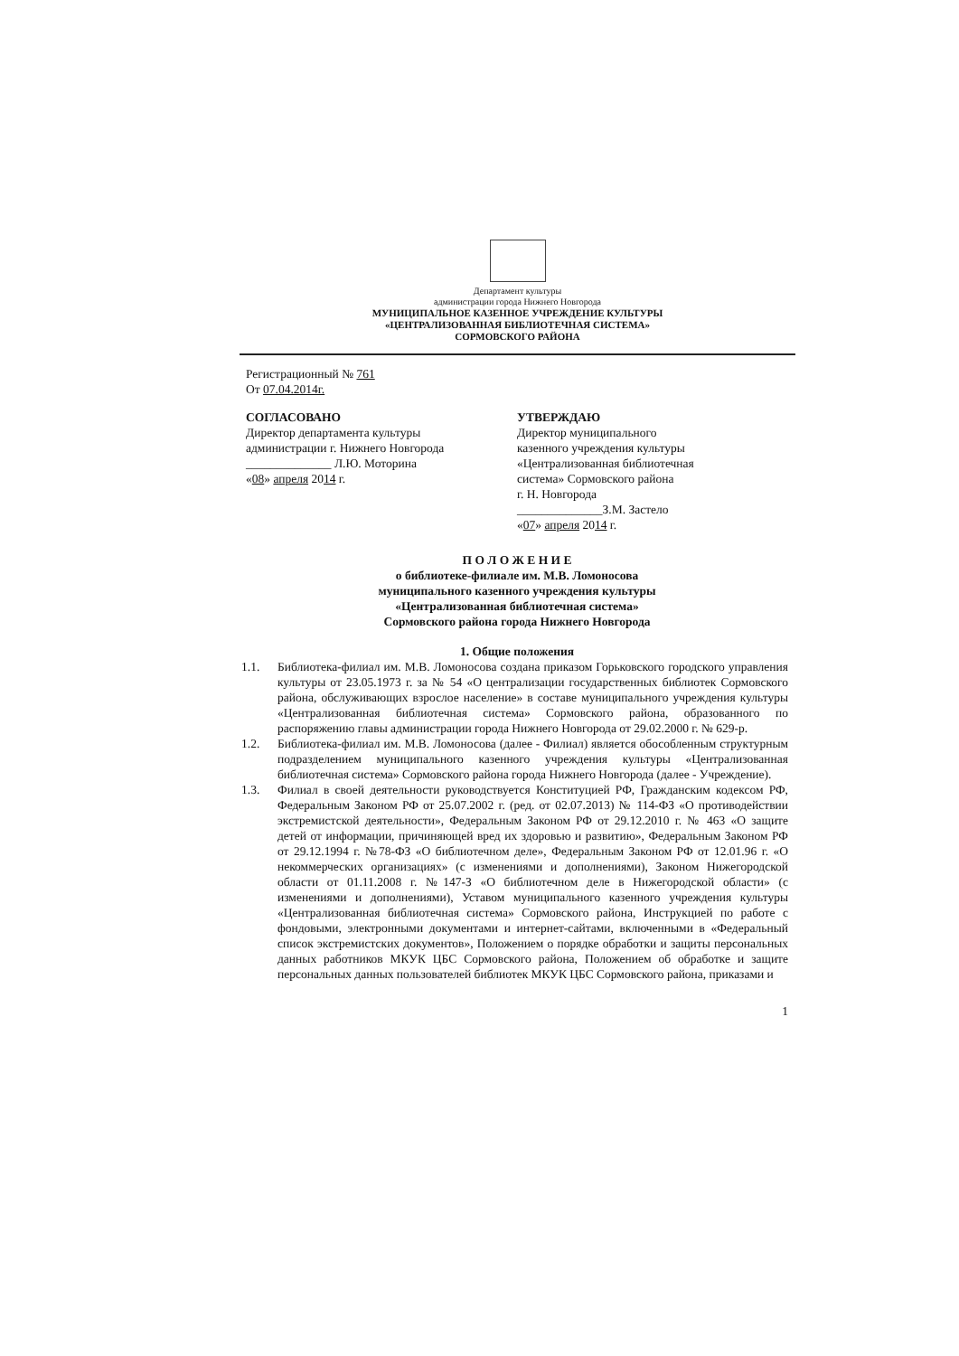Департамент культуры
администрации города Нижнего Новгорода
МУНИЦИПАЛЬНОЕ КАЗЕННОЕ УЧРЕЖДЕНИЕ КУЛЬТУРЫ
«ЦЕНТРАЛИЗОВАННАЯ БИБЛИОТЕЧНАЯ СИСТЕМА»
СОРМОВСКОГО РАЙОНА
Регистрационный № 761
От 07.04.2014г.
СОГЛАСОВАНО
Директор департамента культуры
администрации г. Нижнего Новгорода
______________ Л.Ю. Моторина
«08» апреля 2014 г.
УТВЕРЖДАЮ
Директор муниципального
казенного учреждения культуры
«Централизованная библиотечная
система» Сормовского района
г. Н. Новгорода
______________З.М. Застело
«07» апреля 2014 г.
П О Л О Ж Е Н И Е
о библиотеке-филиале им. М.В. Ломоносова
муниципального казенного учреждения культуры
«Централизованная библиотечная система»
Сормовского района города Нижнего Новгорода
1. Общие положения
1.1. Библиотека-филиал им. М.В. Ломоносова создана приказом Горьковского городского управления культуры от 23.05.1973 г. за № 54 «О централизации государственных библиотек Сормовского района, обслуживающих взрослое население» в составе муниципального учреждения культуры «Централизованная библиотечная система» Сормовского района, образованного по распоряжению главы администрации города Нижнего Новгорода от 29.02.2000 г. № 629-р.
1.2. Библиотека-филиал им. М.В. Ломоносова (далее - Филиал) является обособленным структурным подразделением муниципального казенного учреждения культуры «Централизованная библиотечная система» Сормовского района города Нижнего Новгорода (далее - Учреждение).
1.3. Филиал в своей деятельности руководствуется Конституцией РФ, Гражданским кодексом РФ, Федеральным Законом РФ от 25.07.2002 г. (ред. от 02.07.2013) № 114-ФЗ «О противодействии экстремистской деятельности», Федеральным Законом РФ от 29.12.2010 г. № 463 «О защите детей от информации, причиняющей вред их здоровью и развитию», Федеральным Законом РФ от 29.12.1994 г. №78-ФЗ «О библиотечном деле», Федеральным Законом РФ от 12.01.96 г. «О некоммерческих организациях» (с изменениями и дополнениями), Законом Нижегородской области от 01.11.2008 г. №147-З «О библиотечном деле в Нижегородской области» (с изменениями и дополнениями), Уставом муниципального казенного учреждения культуры «Централизованная библиотечная система» Сормовского района, Инструкцией по работе с фондовыми, электронными документами и интернет-сайтами, включенными в «Федеральный список экстремистских документов», Положением о порядке обработки и защиты персональных данных работников МКУК ЦБС Сормовского района, Положением об обработке и защите персональных данных пользователей библиотек МКУК ЦБС Сормовского района, приказами и
1